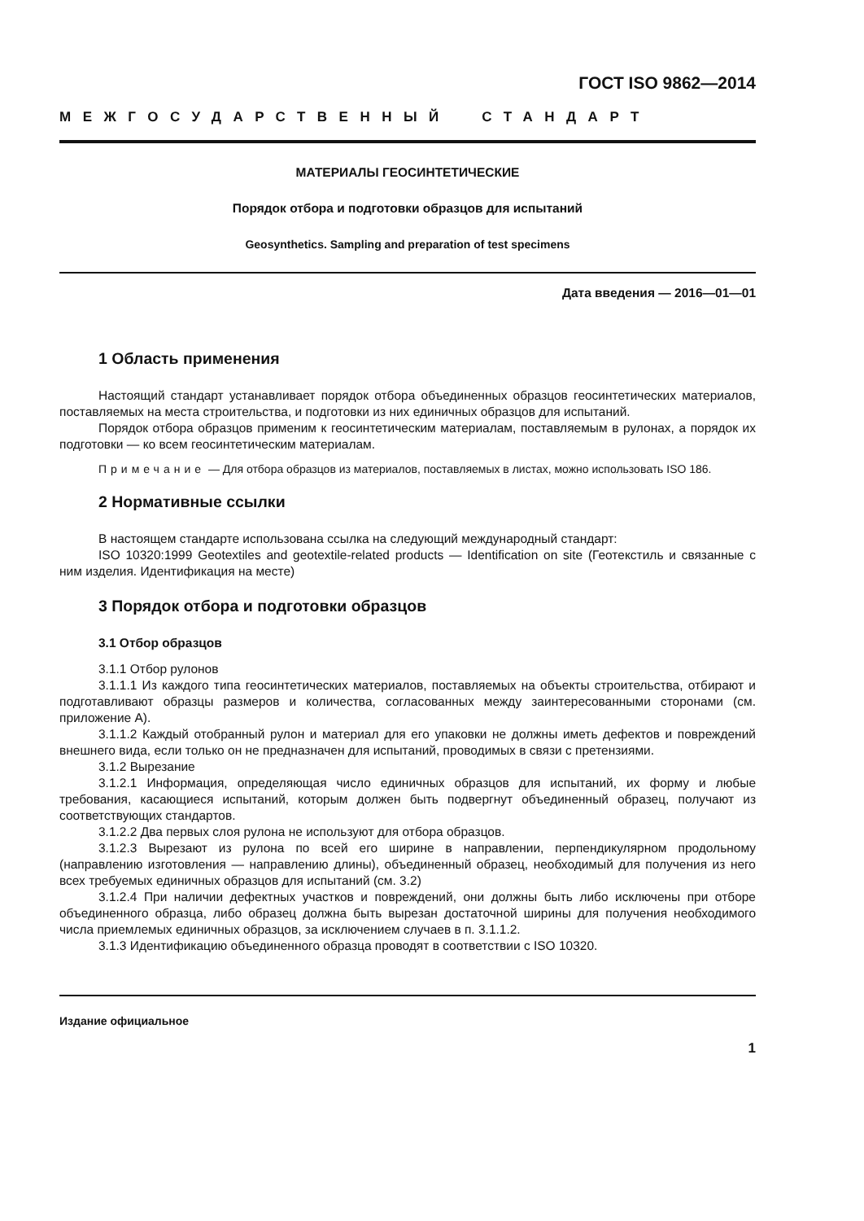ГОСТ ISO 9862—2014
МЕЖГОСУДАРСТВЕННЫЙ СТАНДАРТ
МАТЕРИАЛЫ ГЕОСИНТЕТИЧЕСКИЕ
Порядок отбора и подготовки образцов для испытаний
Geosynthetics. Sampling and preparation of test specimens
Дата введения — 2016—01—01
1 Область применения
Настоящий стандарт устанавливает порядок отбора объединенных образцов геосинтетических материалов, поставляемых на места строительства, и подготовки из них единичных образцов для испытаний.
Порядок отбора образцов применим к геосинтетическим материалам, поставляемым в рулонах, а порядок их подготовки — ко всем геосинтетическим материалам.
Примечание — Для отбора образцов из материалов, поставляемых в листах, можно использовать ISO 186.
2 Нормативные ссылки
В настоящем стандарте использована ссылка на следующий международный стандарт:
ISO 10320:1999 Geotextiles and geotextile-related products — Identification on site (Геотекстиль и связанные с ним изделия. Идентификация на месте)
3 Порядок отбора и подготовки образцов
3.1 Отбор образцов
3.1.1 Отбор рулонов
3.1.1.1 Из каждого типа геосинтетических материалов, поставляемых на объекты строительства, отбирают и подготавливают образцы размеров и количества, согласованных между заинтересованными сторонами (см. приложение А).
3.1.1.2 Каждый отобранный рулон и материал для его упаковки не должны иметь дефектов и повреждений внешнего вида, если только он не предназначен для испытаний, проводимых в связи с претензиями.
3.1.2 Вырезание
3.1.2.1 Информация, определяющая число единичных образцов для испытаний, их форму и любые требования, касающиеся испытаний, которым должен быть подвергнут объединенный образец, получают из соответствующих стандартов.
3.1.2.2 Два первых слоя рулона не используют для отбора образцов.
3.1.2.3 Вырезают из рулона по всей его ширине в направлении, перпендикулярном продольному (направлению изготовления — направлению длины), объединенный образец, необходимый для получения из него всех требуемых единичных образцов для испытаний (см. 3.2)
3.1.2.4 При наличии дефектных участков и повреждений, они должны быть либо исключены при отборе объединенного образца, либо образец должна быть вырезан достаточной ширины для получения необходимого числа приемлемых единичных образцов, за исключением случаев в п. 3.1.1.2.
3.1.3 Идентификацию объединенного образца проводят в соответствии с ISO 10320.
Издание официальное
1